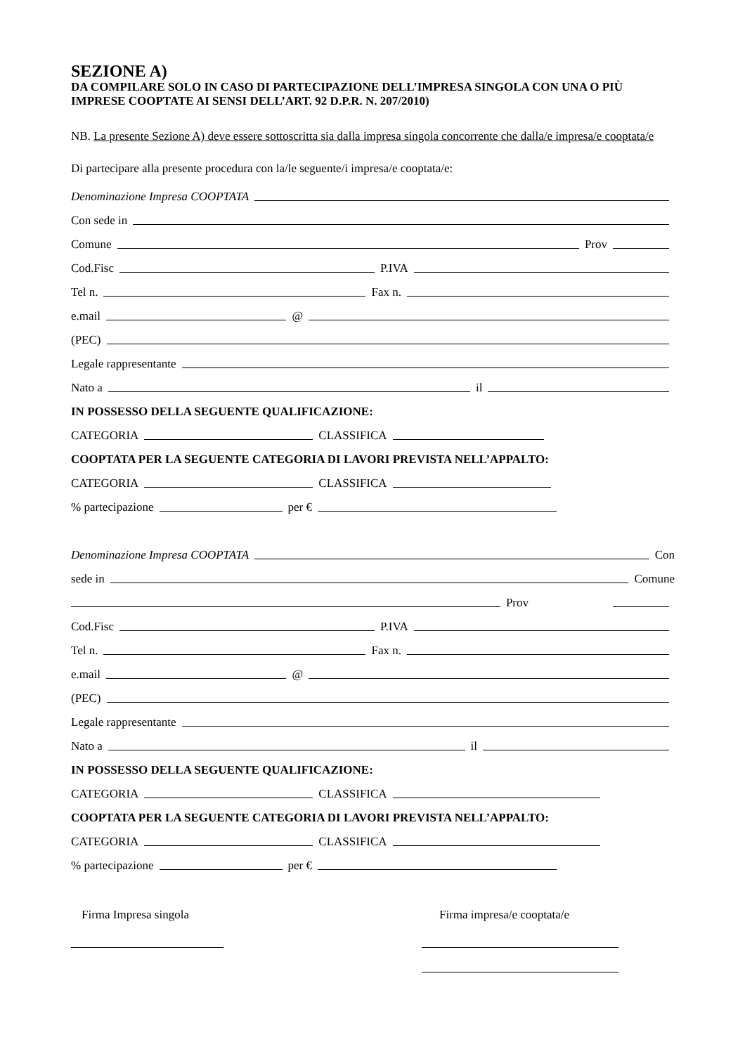SEZIONE A)
DA COMPILARE SOLO IN CASO DI PARTECIPAZIONE DELL’IMPRESA SINGOLA CON UNA O PIÙ IMPRESE COOPTATE AI SENSI DELL’ART. 92 D.P.R. N. 207/2010)
NB. La presente Sezione A) deve essere sottoscritta sia dalla impresa singola concorrente che dalla/e impresa/e cooptata/e
Di partecipare alla presente procedura con la/le seguente/i impresa/e cooptata/e:
Denominazione Impresa COOPTATA
Con sede in
Comune Prov
Cod.Fisc P.IVA
Tel n. Fax n.
e.mail @
(PEC)
Legale rappresentante
Nato a il
IN POSSESSO DELLA SEGUENTE QUALIFICAZIONE:
CATEGORIA CLASSIFICA
COOPTATA PER LA SEGUENTE CATEGORIA DI LAVORI PREVISTA NELL’APPALTO:
CATEGORIA CLASSIFICA
% partecipazione per €
Denominazione Impresa COOPTATA Con
sede in Comune
Prov
Cod.Fisc P.IVA
Tel n. Fax n.
e.mail @
(PEC)
Legale rappresentante
Nato a il
IN POSSESSO DELLA SEGUENTE QUALIFICAZIONE:
CATEGORIA CLASSIFICA
COOPTATA PER LA SEGUENTE CATEGORIA DI LAVORI PREVISTA NELL’APPALTO:
CATEGORIA CLASSIFICA
% partecipazione per €
Firma Impresa singola Firma impresa/e cooptata/e